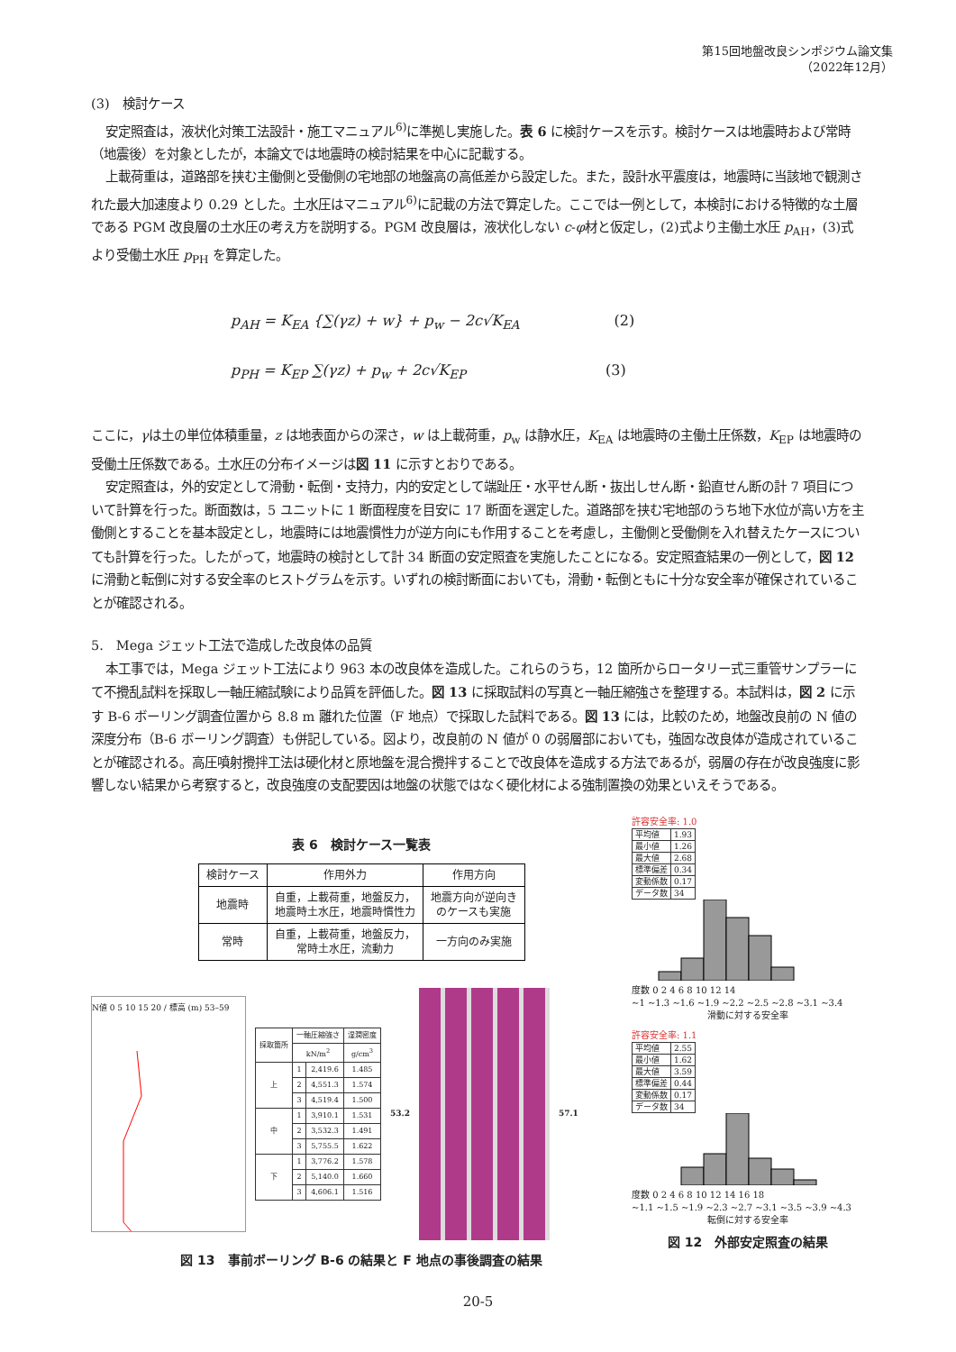第15回地盤改良シンポジウム論文集
（2022年12月）
(3)　検討ケース
安定照査は，液状化対策工法設計・施工マニュアル<sup>6)</sup>に準拠し実施した。表 6 に検討ケースを示す。検討ケースは地震時および常時（地震後）を対象としたが，本論文では地震時の検討結果を中心に記載する。
上載荷重は，道路部を挟む主働側と受働側の宅地部の地盤高の高低差から設定した。また，設計水平震度は，地震時に当該地で観測された最大加速度より 0.29 とした。土水圧はマニュアル<sup>6)</sup>に記載の方法で算定した。ここでは一例として，本検討における特徴的な土層である PGM 改良層の土水圧の考え方を説明する。PGM 改良層は，液状化しない c-φ材と仮定し，(2)式より主働土水圧 p<sub>AH</sub>，(3)式より受働土水圧 p<sub>PH</sub> を算定した。
p<sub>AH</sub> = K<sub>EA</sub> {∑(γz) + w} + p<sub>w</sub> − 2c√K<sub>EA</sub> (2)
p<sub>PH</sub> = K<sub>EP</sub> ∑(γz) + p<sub>w</sub> + 2c√K<sub>EP</sub> (3)
ここに，γは土の単位体積重量，z は地表面からの深さ，w は上載荷重，p<sub>w</sub> は静水圧，K<sub>EA</sub> は地震時の主働土圧係数，K<sub>EP</sub> は地震時の受働土圧係数である。土水圧の分布イメージは図 11 に示すとおりである。
安定照査は，外的安定として滑動・転倒・支持力，内的安定として端趾圧・水平せん断・抜出しせん断・鉛直せん断の計 7 項目について計算を行った。断面数は，5 ユニットに 1 断面程度を目安に 17 断面を選定した。道路部を挟む宅地部のうち地下水位が高い方を主働側とすることを基本設定とし，地震時には地震慣性力が逆方向にも作用することを考慮し，主働側と受働側を入れ替えたケースについても計算を行った。したがって，地震時の検討として計 34 断面の安定照査を実施したことになる。安定照査結果の一例として，図 12 に滑動と転倒に対する安全率のヒストグラムを示す。いずれの検討断面においても，滑動・転倒ともに十分な安全率が確保されていることが確認される。
5.　Mega ジェット工法で造成した改良体の品質
本工事では，Mega ジェット工法により 963 本の改良体を造成した。これらのうち，12 箇所からロータリー式三重管サンプラーにて不攪乱試料を採取し一軸圧縮試験により品質を評価した。図 13 に採取試料の写真と一軸圧縮強さを整理する。本試料は，図 2 に示す B-6 ボーリング調査位置から 8.8 m 離れた位置（F 地点）で採取した試料である。図 13 には，比較のため，地盤改良前の N 値の深度分布（B-6 ボーリング調査）も併記している。図より，改良前の N 値が 0 の弱層部においても，強固な改良体が造成されていることが確認される。高圧噴射攪拌工法は硬化材と原地盤を混合攪拌することで改良体を造成する方法であるが，弱層の存在が改良強度に影響しない結果から考察すると，改良強度の支配要因は地盤の状態ではなく硬化材による強制置換の効果といえそうである。
表 6　検討ケース一覧表
| 検討ケース | 作用外力 | 作用方向 |
| --- | --- | --- |
| 地震時 | 自重，上載荷重，地盤反力， 地震時土水圧，地震時慣性力 | 地震方向が逆向き のケースも実施 |
| 常時 | 自重，上載荷重，地盤反力， 常時土水圧，流動力 | 一方向のみ実施 |
N値 0 5 10 15 20 / 標高 (m) 53–59
| 採取箇所 | 一軸圧縮強さ | | 湿潤密度 |
| --- | --- | --- | --- |
| | kN/m<sup>2</sup> | | g/cm<sup>3</sup> |
| 上 | 1 | 2,419.6 | 1.485 |
| | 2 | 4,551.3 | 1.574 |
| | 3 | 4,519.4 | 1.500 |
| 中 | 1 | 3,910.1 | 1.531 |
| | 2 | 3,532.3 | 1.491 |
| | 3 | 5,755.5 | 1.622 |
| 下 | 1 | 3,776.2 | 1.578 |
| | 2 | 5,140.0 | 1.660 |
| | 3 | 4,606.1 | 1.516 |
53.2 57.1
図 13　事前ボーリング B-6 の結果と F 地点の事後調査の結果
許容安全率: 1.0
| 平均値 | 1.93 |
| 最小値 | 1.26 |
| 最大値 | 2.68 |
| 標準偏差 | 0.34 |
| 変動係数 | 0.17 |
| データ数 | 34 |
度数 0 2 4 6 8 10 12 14
~1 ~1.3 ~1.6 ~1.9 ~2.2 ~2.5 ~2.8 ~3.1 ~3.4
滑動に対する安全率
許容安全率: 1.1
| 平均値 | 2.55 |
| 最小値 | 1.62 |
| 最大値 | 3.59 |
| 標準偏差 | 0.44 |
| 変動係数 | 0.17 |
| データ数 | 34 |
度数 0 2 4 6 8 10 12 14 16 18
~1.1 ~1.5 ~1.9 ~2.3 ~2.7 ~3.1 ~3.5 ~3.9 ~4.3
転倒に対する安全率
図 12　外部安定照査の結果
20-5